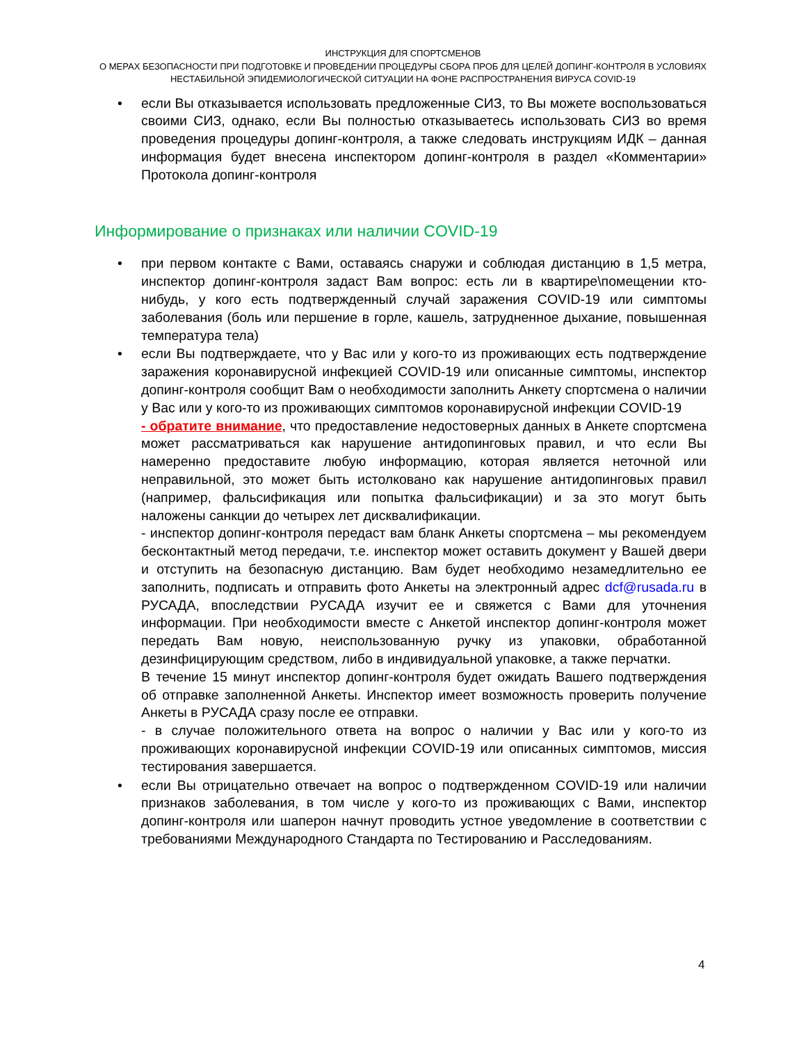ИНСТРУКЦИЯ ДЛЯ СПОРТСМЕНОВ
О МЕРАХ БЕЗОПАСНОСТИ ПРИ ПОДГОТОВКЕ И ПРОВЕДЕНИИ ПРОЦЕДУРЫ СБОРА ПРОБ ДЛЯ ЦЕЛЕЙ ДОПИНГ-КОНТРОЛЯ В УСЛОВИЯХ
НЕСТАБИЛЬНОЙ ЭПИДЕМИОЛОГИЧЕСКОЙ СИТУАЦИИ НА ФОНЕ РАСПРОСТРАНЕНИЯ ВИРУСА COVID-19
• если Вы отказывается использовать предложенные СИЗ, то Вы можете воспользоваться своими СИЗ, однако, если Вы полностью отказываетесь использовать СИЗ во время проведения процедуры допинг-контроля, а также следовать инструкциям ИДК – данная информация будет внесена инспектором допинг-контроля в раздел «Комментарии» Протокола допинг-контроля
Информирование о признаках или наличии COVID-19
• при первом контакте с Вами, оставаясь снаружи и соблюдая дистанцию в 1,5 метра, инспектор допинг-контроля задаст Вам вопрос: есть ли в квартире\помещении кто-нибудь, у кого есть подтвержденный случай заражения COVID-19 или симптомы заболевания (боль или першение в горле, кашель, затрудненное дыхание, повышенная температура тела)
• если Вы подтверждаете, что у Вас или у кого-то из проживающих есть подтверждение заражения коронавирусной инфекцией COVID-19 или описанные симптомы, инспектор допинг-контроля сообщит Вам о необходимости заполнить Анкету спортсмена о наличии у Вас или у кого-то из проживающих симптомов коронавирусной инфекции COVID-19
- обратите внимание, что предоставление недостоверных данных в Анкете спортсмена может рассматриваться как нарушение антидопинговых правил, и что если Вы намеренно предоставите любую информацию, которая является неточной или неправильной, это может быть истолковано как нарушение антидопинговых правил (например, фальсификация или попытка фальсификации) и за это могут быть наложены санкции до четырех лет дисквалификации.
- инспектор допинг-контроля передаст вам бланк Анкеты спортсмена – мы рекомендуем бесконтактный метод передачи, т.е. инспектор может оставить документ у Вашей двери и отступить на безопасную дистанцию. Вам будет необходимо незамедлительно ее заполнить, подписать и отправить фото Анкеты на электронный адрес dcf@rusada.ru в РУСАДА, впоследствии РУСАДА изучит ее и свяжется с Вами для уточнения информации. При необходимости вместе с Анкетой инспектор допинг-контроля может передать Вам новую, неиспользованную ручку из упаковки, обработанной дезинфицирующим средством, либо в индивидуальной упаковке, а также перчатки.
В течение 15 минут инспектор допинг-контроля будет ожидать Вашего подтверждения об отправке заполненной Анкеты. Инспектор имеет возможность проверить получение Анкеты в РУСАДА сразу после ее отправки.
- в случае положительного ответа на вопрос о наличии у Вас или у кого-то из проживающих коронавирусной инфекции COVID-19 или описанных симптомов, миссия тестирования завершается.
• если Вы отрицательно отвечает на вопрос о подтвержденном COVID-19 или наличии признаков заболевания, в том числе у кого-то из проживающих с Вами, инспектор допинг-контроля или шаперон начнут проводить устное уведомление в соответствии с требованиями Международного Стандарта по Тестированию и Расследованиям.
4